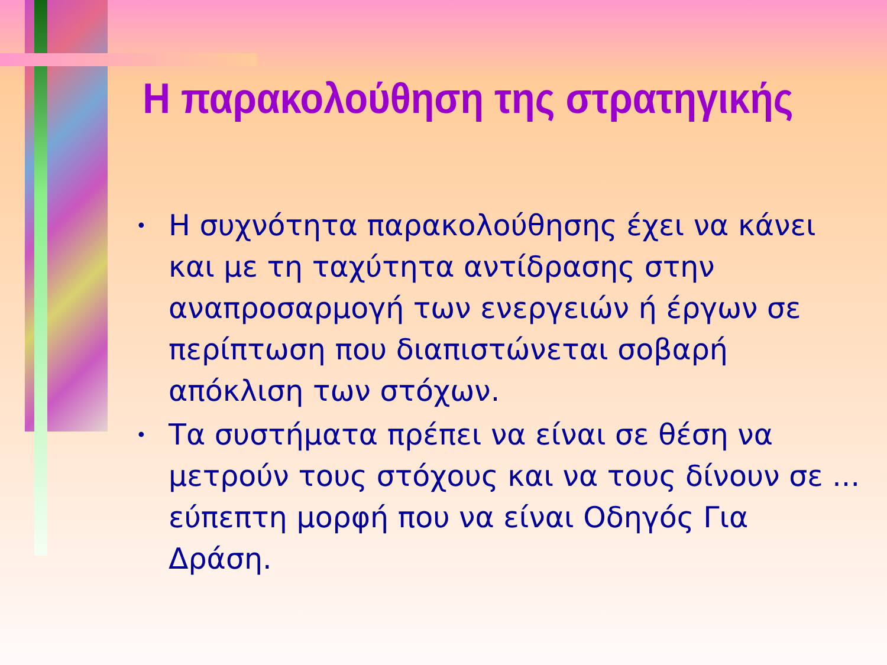Η παρακολούθηση της στρατηγικής
• Η συχνότητα παρακολούθησης έχει να κάνει και με τη ταχύτητα αντίδρασης στην αναπροσαρμογή των ενεργειών ή έργων σε περίπτωση που διαπιστώνεται σοβαρή απόκλιση των στόχων.
• Τα συστήματα πρέπει να είναι σε θέση να μετρούν τους στόχους και να τους δίνουν σε ... εύπεπτη μορφή που να είναι Οδηγός Για Δράση.